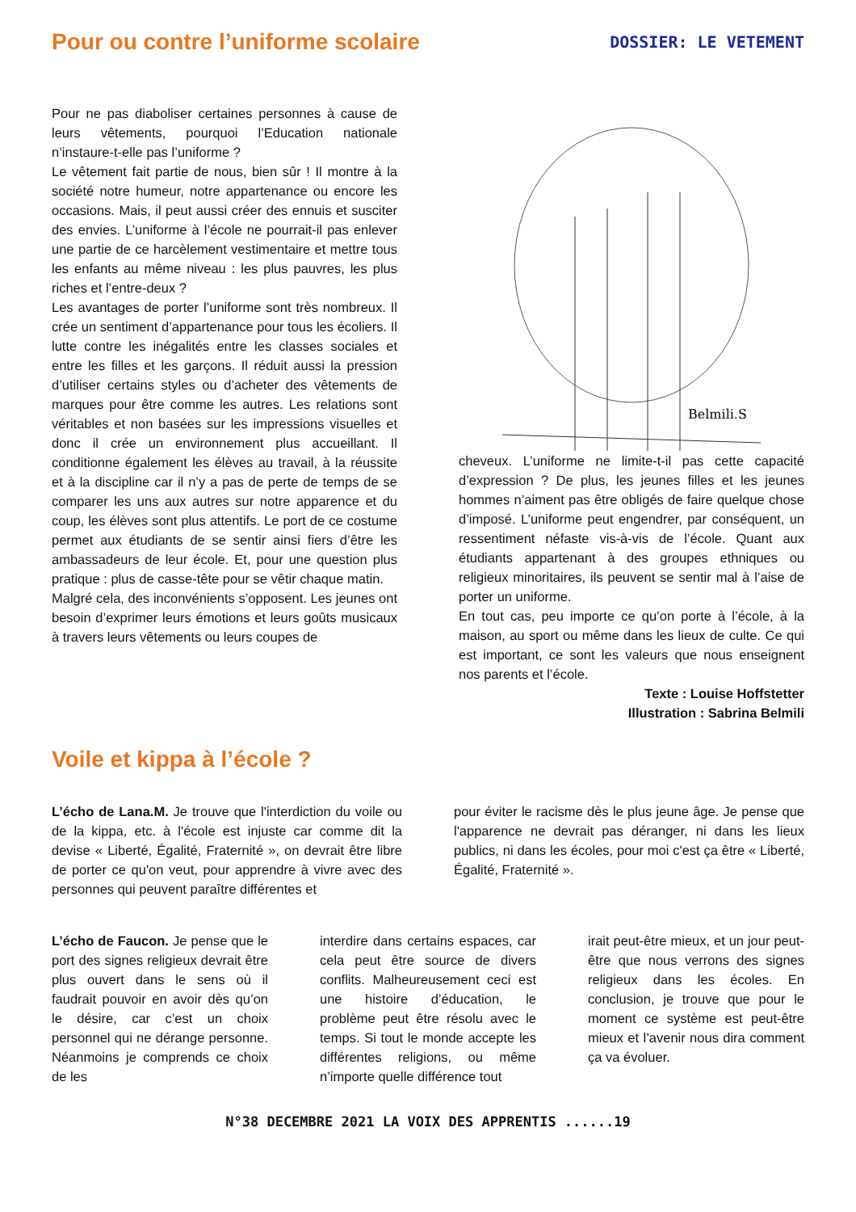Pour ou contre l’uniforme scolaire
DOSSIER: LE VETEMENT
Pour ne pas diaboliser certaines personnes à cause de leurs vêtements, pourquoi l’Education nationale n’instaure-t-elle pas l’uniforme ?
Le vêtement fait partie de nous, bien sûr ! Il montre à la société notre humeur, notre appartenance ou encore les occasions. Mais, il peut aussi créer des ennuis et susciter des envies. L’uniforme à l’école ne pourrait-il pas enlever une partie de ce harcèlement vestimentaire et mettre tous les enfants au même niveau : les plus pauvres, les plus riches et l’entre-deux ?
Les avantages de porter l’uniforme sont très nombreux. Il crée un sentiment d’appartenance pour tous les écoliers. Il lutte contre les inégalités entre les classes sociales et entre les filles et les garçons. Il réduit aussi la pression d’utiliser certains styles ou d’acheter des vêtements de marques pour être comme les autres. Les relations sont véritables et non basées sur les impressions visuelles et donc il crée un environnement plus accueillant. Il conditionne également les élèves au travail, à la réussite et à la discipline car il n’y a pas de perte de temps de se comparer les uns aux autres sur notre apparence et du coup, les élèves sont plus attentifs. Le port de ce costume permet aux étudiants de se sentir ainsi fiers d’être les ambassadeurs de leur école. Et, pour une question plus pratique : plus de casse-tête pour se vêtir chaque matin.
Malgré cela, des inconvénients s’opposent. Les jeunes ont besoin d’exprimer leurs émotions et leurs goûts musicaux à travers leurs vêtements ou leurs coupes de
Belmili.S
cheveux. L’uniforme ne limite-t-il pas cette capacité d’expression ? De plus, les jeunes filles et les jeunes hommes n’aiment pas être obligés de faire quelque chose d’imposé. L’uniforme peut engendrer, par conséquent, un ressentiment néfaste vis-à-vis de l’école. Quant aux étudiants appartenant à des groupes ethniques ou religieux minoritaires, ils peuvent se sentir mal à l’aise de porter un uniforme.
En tout cas, peu importe ce qu’on porte à l’école, à la maison, au sport ou même dans les lieux de culte. Ce qui est important, ce sont les valeurs que nous enseignent nos parents et l’école.
Texte : Louise Hoffstetter
Illustration : Sabrina Belmili
Voile et kippa à l’école ?
L’écho de Lana.M. Je trouve que l'interdiction du voile ou de la kippa, etc. à l'école est injuste car comme dit la devise « Liberté, Égalité, Fraternité », on devrait être libre de porter ce qu'on veut, pour apprendre à vivre avec des personnes qui peuvent paraître différentes et
pour éviter le racisme dès le plus jeune âge. Je pense que l'apparence ne devrait pas déranger, ni dans les lieux publics, ni dans les écoles, pour moi c'est ça être « Liberté, Égalité, Fraternité ».
L’écho de Faucon. Je pense que le port des signes religieux devrait être plus ouvert dans le sens où il faudrait pouvoir en avoir dès qu’on le désire, car c’est un choix personnel qui ne dérange personne. Néanmoins je comprends ce choix de les
interdire dans certains espaces, car cela peut être source de divers conflits. Malheureusement ceci est une histoire d’éducation, le problème peut être résolu avec le temps. Si tout le monde accepte les différentes religions, ou même n’importe quelle différence tout
irait peut-être mieux, et un jour peut-être que nous verrons des signes religieux dans les écoles. En conclusion, je trouve que pour le moment ce système est peut-être mieux et l’avenir nous dira comment ça va évoluer.
N°38 DECEMBRE 2021 LA VOIX DES APPRENTIS ......19